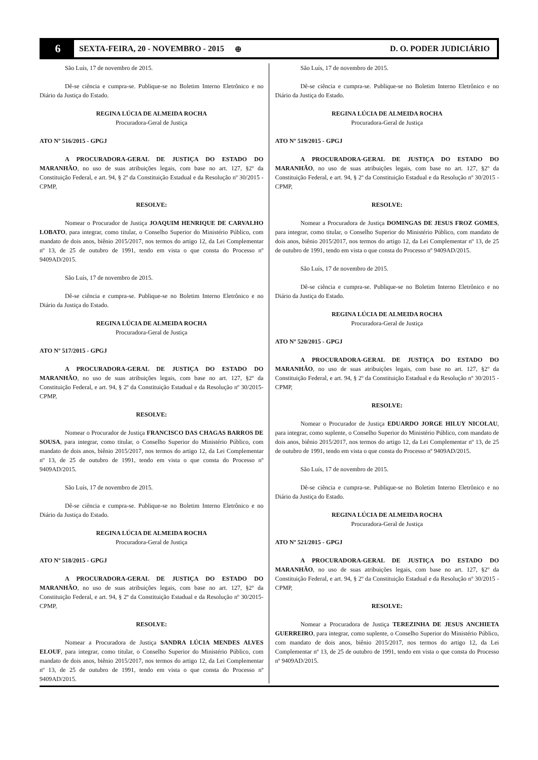6
SEXTA-FEIRA, 20 - NOVEMBRO - 2015
⊕ D. O. PODER JUDICIÁRIO
São Luís, 17 de novembro de 2015.
Dê-se ciência e cumpra-se. Publique-se no Boletim Interno Eletrônico e no Diário da Justiça do Estado.
REGINA LÚCIA DE ALMEIDA ROCHA
Procuradora-Geral de Justiça
ATO Nº 516/2015 - GPGJ
A PROCURADORA-GERAL DE JUSTIÇA DO ESTADO DO MARANHÃO, no uso de suas atribuições legais, com base no art. 127, §2º da Constituição Federal, e art. 94, § 2º da Constituição Estadual e da Resolução nº 30/2015 - CPMP,
RESOLVE:
Nomear o Procurador de Justiça JOAQUIM HENRIQUE DE CARVALHO LOBATO, para integrar, como titular, o Conselho Superior do Ministério Público, com mandato de dois anos, biênio 2015/2017, nos termos do artigo 12, da Lei Complementar nº 13, de 25 de outubro de 1991, tendo em vista o que consta do Processo nº 9409AD/2015.
São Luís, 17 de novembro de 2015.
Dê-se ciência e cumpra-se. Publique-se no Boletim Interno Eletrônico e no Diário da Justiça do Estado.
REGINA LÚCIA DE ALMEIDA ROCHA
Procuradora-Geral de Justiça
ATO Nº 517/2015 - GPGJ
A PROCURADORA-GERAL DE JUSTIÇA DO ESTADO DO MARANHÃO, no uso de suas atribuições legais, com base no art. 127, §2º da Constituição Federal, e art. 94, § 2º da Constituição Estadual e da Resolução nº 30/2015-CPMP,
RESOLVE:
Nomear o Procurador de Justiça FRANCISCO DAS CHAGAS BARROS DE SOUSA, para integrar, como titular, o Conselho Superior do Ministério Público, com mandato de dois anos, biênio 2015/2017, nos termos do artigo 12, da Lei Complementar nº 13, de 25 de outubro de 1991, tendo em vista o que consta do Processo nº 9409AD/2015.
São Luís, 17 de novembro de 2015.
Dê-se ciência e cumpra-se. Publique-se no Boletim Interno Eletrônico e no Diário da Justiça do Estado.
REGINA LÚCIA DE ALMEIDA ROCHA
Procuradora-Geral de Justiça
ATO Nº 518/2015 - GPGJ
A PROCURADORA-GERAL DE JUSTIÇA DO ESTADO DO MARANHÃO, no uso de suas atribuições legais, com base no art. 127, §2º da Constituição Federal, e art. 94, § 2º da Constituição Estadual e da Resolução nº 30/2015-CPMP,
RESOLVE:
Nomear a Procuradora de Justiça SANDRA LÚCIA MENDES ALVES ELOUF, para integrar, como titular, o Conselho Superior do Ministério Público, com mandato de dois anos, biênio 2015/2017, nos termos do artigo 12, da Lei Complementar nº 13, de 25 de outubro de 1991, tendo em vista o que consta do Processo nº 9409AD/2015.
São Luís, 17 de novembro de 2015.
Dê-se ciência e cumpra-se. Publique-se no Boletim Interno Eletrônico e no Diário da Justiça do Estado.
REGINA LÚCIA DE ALMEIDA ROCHA
Procuradora-Geral de Justiça
ATO Nº 519/2015 - GPGJ
A PROCURADORA-GERAL DE JUSTIÇA DO ESTADO DO MARANHÃO, no uso de suas atribuições legais, com base no art. 127, §2º da Constituição Federal, e art. 94, § 2º da Constituição Estadual e da Resolução nº 30/2015 - CPMP,
RESOLVE:
Nomear a Procuradora de Justiça DOMINGAS DE JESUS FROZ GOMES, para integrar, como titular, o Conselho Superior do Ministério Público, com mandato de dois anos, biênio 2015/2017, nos termos do artigo 12, da Lei Complementar nº 13, de 25 de outubro de 1991, tendo em vista o que consta do Processo nº 9409AD/2015.
São Luís, 17 de novembro de 2015.
Dê-se ciência e cumpra-se. Publique-se no Boletim Interno Eletrônico e no Diário da Justiça do Estado.
REGINA LÚCIA DE ALMEIDA ROCHA
Procuradora-Geral de Justiça
ATO Nº 520/2015 - GPGJ
A PROCURADORA-GERAL DE JUSTIÇA DO ESTADO DO MARANHÃO, no uso de suas atribuições legais, com base no art. 127, §2º da Constituição Federal, e art. 94, § 2º da Constituição Estadual e da Resolução nº 30/2015 - CPMP,
RESOLVE:
Nomear o Procurador de Justiça EDUARDO JORGE HILUY NICOLAU, para integrar, como suplente, o Conselho Superior do Ministério Público, com mandato de dois anos, biênio 2015/2017, nos termos do artigo 12, da Lei Complementar nº 13, de 25 de outubro de 1991, tendo em vista o que consta do Processo nº 9409AD/2015.
São Luís, 17 de novembro de 2015.
Dê-se ciência e cumpra-se. Publique-se no Boletim Interno Eletrônico e no Diário da Justiça do Estado.
REGINA LÚCIA DE ALMEIDA ROCHA
Procuradora-Geral de Justiça
ATO Nº 521/2015 - GPGJ
A PROCURADORA-GERAL DE JUSTIÇA DO ESTADO DO MARANHÃO, no uso de suas atribuições legais, com base no art. 127, §2º da Constituição Federal, e art. 94, § 2º da Constituição Estadual e da Resolução nº 30/2015 - CPMP,
RESOLVE:
Nomear a Procuradora de Justiça TEREZINHA DE JESUS ANCHIETA GUERREIRO, para integrar, como suplente, o Conselho Superior do Ministério Público, com mandato de dois anos, biênio 2015/2017, nos termos do artigo 12, da Lei Complementar nº 13, de 25 de outubro de 1991, tendo em vista o que consta do Processo nº 9409AD/2015.